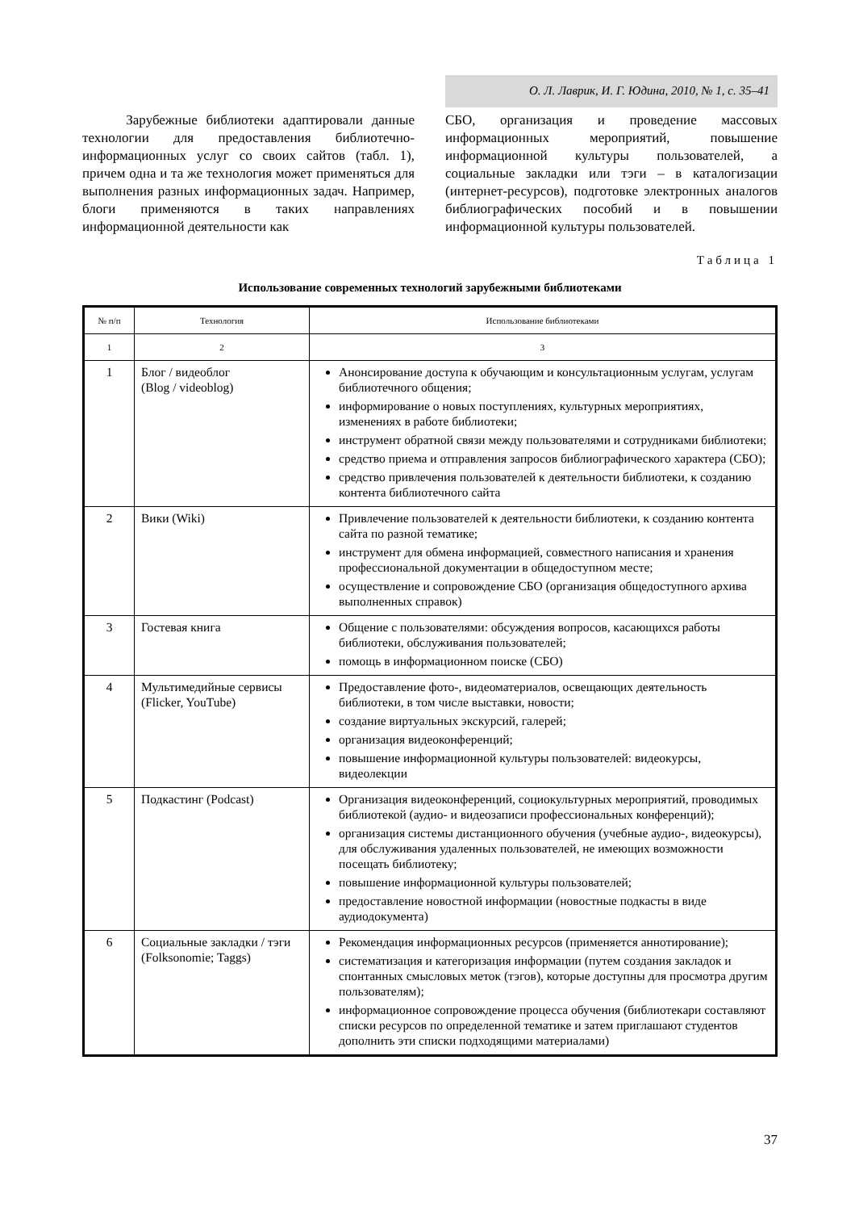О. Л. Лаврик, И. Г. Юдина, 2010, № 1, с. 35–41
Зарубежные библиотеки адаптировали данные технологии для предоставления библиотечно-информационных услуг со своих сайтов (табл. 1), причем одна и та же технология может применяться для выполнения разных информационных задач. Например, блоги применяются в таких направлениях информационной деятельности как
СБО, организация и проведение массовых информационных мероприятий, повышение информационной культуры пользователей, а социальные закладки или тэги – в каталогизации (интернет-ресурсов), подготовке электронных аналогов библиографических пособий и в повышении информационной культуры пользователей.
Таблица 1
Использование современных технологий зарубежными библиотеками
| № п/п | Технология | Использование библиотеками |
| --- | --- | --- |
| 1 | 2 | 3 |
| 1 | Блог / видеоблог (Blog / videoblog) | Анонсирование доступа к обучающим и консультационным услугам, услугам библиотечного общения; информирование о новых поступлениях, культурных мероприятиях, изменениях в работе библиотеки; инструмент обратной связи между пользователями и сотрудниками библиотеки; средство приема и отправления запросов библиографического характера (СБО); средство привлечения пользователей к деятельности библиотеки, к созданию контента библиотечного сайта |
| 2 | Вики (Wiki) | Привлечение пользователей к деятельности библиотеки, к созданию контента сайта по разной тематике; инструмент для обмена информацией, совместного написания и хранения профессиональной документации в общедоступном месте; осуществление и сопровождение СБО (организация общедоступного архива выполненных справок) |
| 3 | Гостевая книга | Общение с пользователями: обсуждения вопросов, касающихся работы библиотеки, обслуживания пользователей; помощь в информационном поиске (СБО) |
| 4 | Мультимедийные сервисы (Flicker, YouTube) | Предоставление фото-, видеоматериалов, освещающих деятельность библиотеки, в том числе выставки, новости; создание виртуальных экскурсий, галерей; организация видеоконференций; повышение информационной культуры пользователей: видеокурсы, видеолекции |
| 5 | Подкастинг (Podcast) | Организация видеоконференций, социокультурных мероприятий, проводимых библиотекой (аудио- и видеозаписи профессиональных конференций); организация системы дистанционного обучения (учебные аудио-, видеокурсы), для обслуживания удаленных пользователей, не имеющих возможности посещать библиотеку; повышение информационной культуры пользователей; предоставление новостной информации (новостные подкасты в виде аудиодокумента) |
| 6 | Социальные закладки / тэги (Folksonomie; Taggs) | Рекомендация информационных ресурсов (применяется аннотирование); систематизация и категоризация информации (путем создания закладок и спонтанных смысловых меток (тэгов), которые доступны для просмотра другим пользователям); информационное сопровождение процесса обучения (библиотекари составляют списки ресурсов по определенной тематике и затем приглашают студентов дополнить эти списки подходящими материалами) |
37